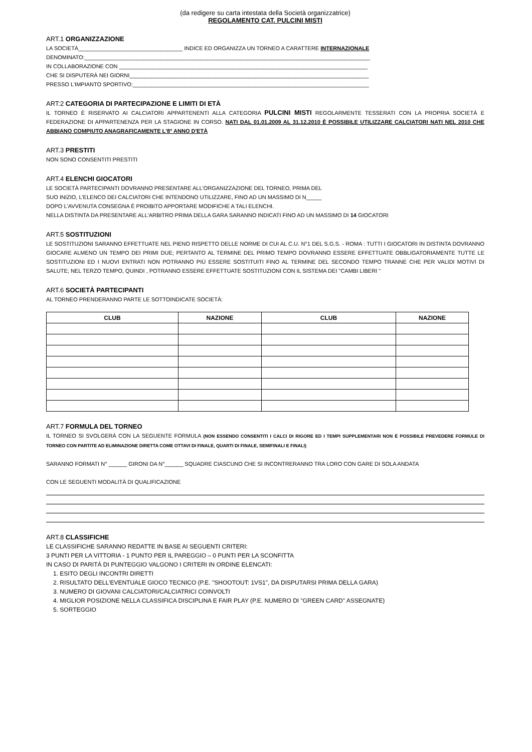(da redigere su carta intestata della Società organizzatrice)
REGOLAMENTO CAT. PULCINI MISTI
ART.1 ORGANIZZAZIONE
LA SOCIETÀ__________________________________ INDICE ED ORGANIZZA UN TORNEO A CARATTERE INTERNAZIONALE
DENOMINATO:_____________________________________________________________________________________________
IN COLLABORAZIONE CON _________________________________________________________________________________
CHE SI DISPUTERÀ NEI GIORNI______________________________________________________________________________
PRESSO L'IMPIANTO SPORTIVO:_____________________________________________________________________________
ART:2 CATEGORIA DI PARTECIPAZIONE E LIMITI DI ETÀ
IL TORNEO È RISERVATO AI CALCIATORI APPARTENENTI ALLA CATEGORIA PULCINI MISTI REGOLARMENTE TESSERATI CON LA PROPRIA SOCIETÀ E FEDERAZIONE DI APPARTENENZA PER LA STAGIONE IN CORSO. NATI DAL 01.01.2009 AL 31.12.2010 È POSSIBILE UTILIZZARE CALCIATORI NATI NEL 2010 CHE ABBIANO COMPIUTO ANAGRAFICAMENTE L'8° ANNO D'ETÀ
ART.3 PRESTITI
NON SONO CONSENTITI PRESTITI
ART.4 ELENCHI GIOCATORI
LE SOCIETÀ PARTECIPANTI DOVRANNO PRESENTARE ALL'ORGANIZZAZIONE DEL TORNEO, PRIMA DEL
SUO INIZIO, L'ELENCO DEI CALCIATORI CHE INTENDONO UTILIZZARE, FINO AD UN MASSIMO DI N_____
DOPO L'AVVENUTA CONSEGNA È PROIBITO APPORTARE MODIFICHE A TALI ELENCHI.
NELLA DISTINTA DA PRESENTARE ALL'ARBITRO PRIMA DELLA GARA SARANNO INDICATI FINO AD UN MASSIMO DI 14 GIOCATORI
ART.5 SOSTITUZIONI
LE SOSTITUZIONI SARANNO EFFETTUATE NEL PIENO RISPETTO DELLE NORME DI CUI AL C.U. N°1 DEL S.G.S. - ROMA : TUTTI I GIOCATORI IN DISTINTA DOVRANNO GIOCARE ALMENO UN TEMPO DEI PRIMI DUE; PERTANTO AL TERMINE DEL PRIMO TEMPO DOVRANNO ESSERE EFFETTUATE OBBLIGATORIAMENTE TUTTE LE SOSTITUZIONI ED I NUOVI ENTRATI NON POTRANNO PIÙ ESSERE SOSTITUITI FINO AL TERMINE DEL SECONDO TEMPO TRANNE CHE PER VALIDI MOTIVI DI SALUTE; NEL TERZO TEMPO, QUINDI , POTRANNO ESSERE EFFETTUATE SOSTITUZIONI CON IL SISTEMA DEI "CAMBI LIBERI "
ART.6 SOCIETÀ PARTECIPANTI
AL TORNEO PRENDERANNO PARTE LE SOTTOINDICATE SOCIETÀ:
| CLUB | NAZIONE | CLUB | NAZIONE |
| --- | --- | --- | --- |
ART.7 FORMULA DEL TORNEO
IL TORNEO SI SVOLGERÀ CON LA SEGUENTE FORMULA (NON ESSENDO CONSENTITI I CALCI DI RIGORE ED I TEMPI SUPPLEMENTARI NON È POSSIBILE PREVEDERE FORMULE DI TORNEO CON PARTITE AD ELIMINAZIONE DIRETTA COME OTTAVI DI FINALE, QUARTI DI FINALE, SEMIFINALI E FINALI)
SARANNO FORMATI N° ______ GIRONI DA N°______ SQUADRE CIASCUNO CHE SI INCONTRERANNO TRA LORO CON GARE DI SOLA ANDATA
CON LE SEGUENTI MODALITÀ DI QUALIFICAZIONE
ART.8 CLASSIFICHE
LE CLASSIFICHE SARANNO REDATTE IN BASE AI SEGUENTI CRITERI:
3 PUNTI PER LA VITTORIA - 1 PUNTO PER IL PAREGGIO – 0 PUNTI PER LA SCONFITTA
IN CASO DI PARITÀ DI PUNTEGGIO VALGONO I CRITERI IN ORDINE ELENCATI:
1. ESITO DEGLI INCONTRI DIRETTI
2. RISULTATO DELL'EVENTUALE GIOCO TECNICO (P.E. "SHOOTOUT: 1VS1", DA DISPUTARSI PRIMA DELLA GARA)
3. NUMERO DI GIOVANI CALCIATORI/CALCIATRICI COINVOLTI
4. MIGLIOR POSIZIONE NELLA CLASSIFICA DISCIPLINA E FAIR PLAY (P.E. NUMERO DI "GREEN CARD" ASSEGNATE)
5. SORTEGGIO